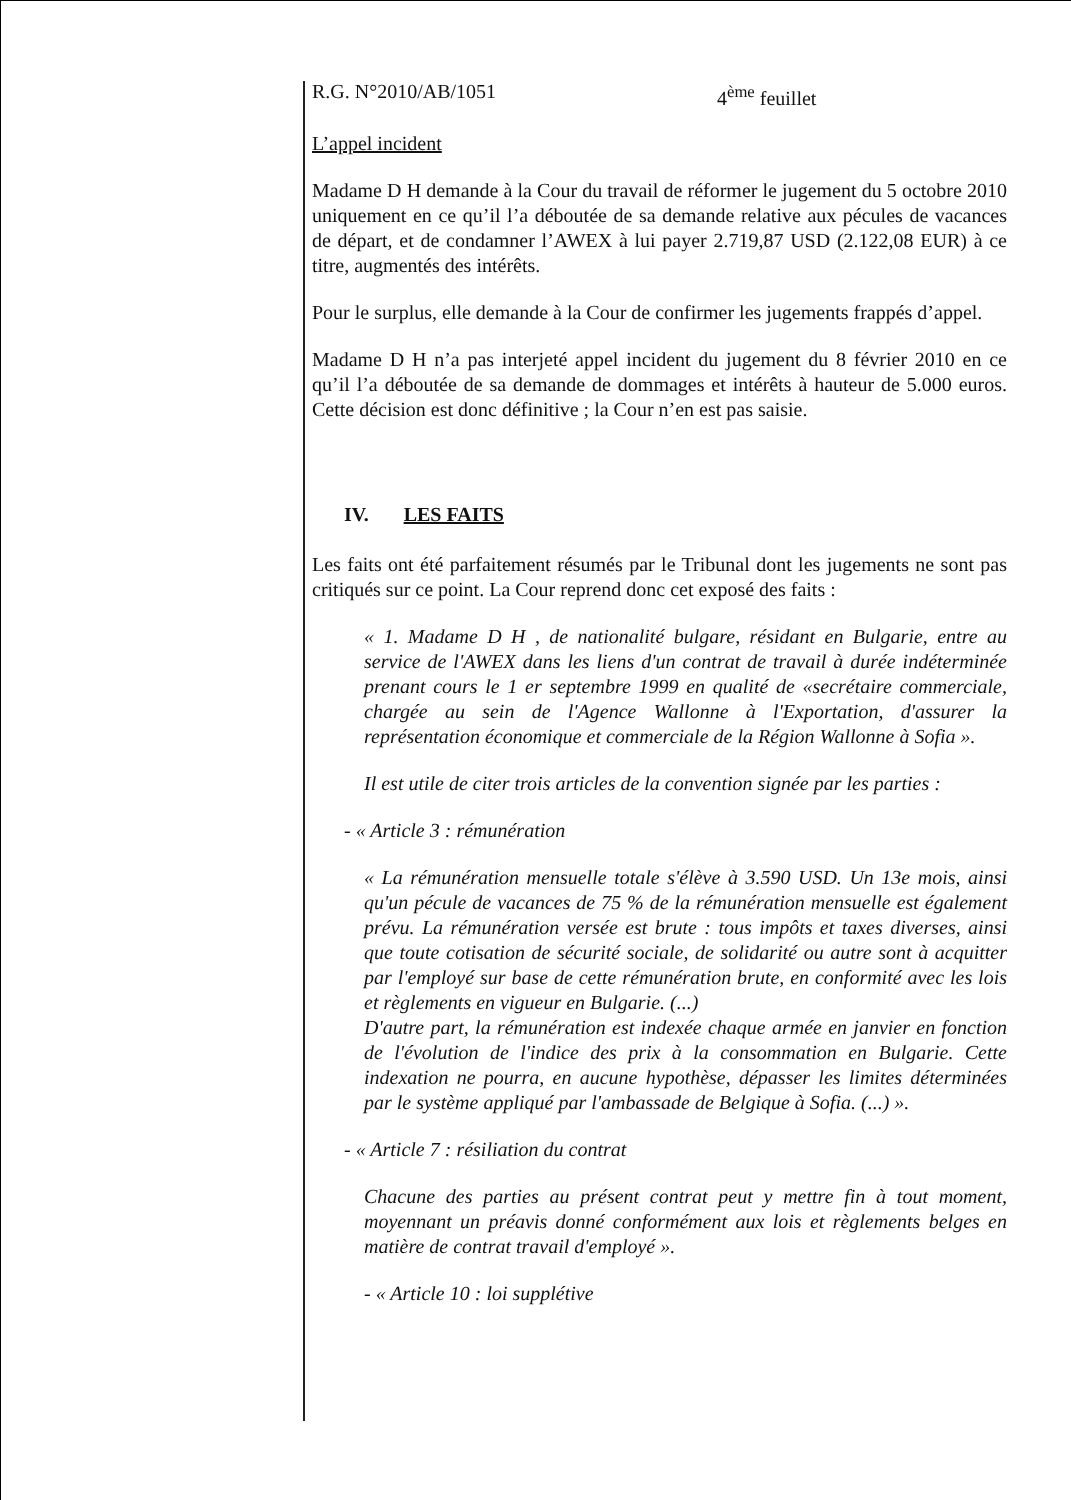R.G. N°2010/AB/1051 4<sup>ème</sup> feuillet
L’appel incident
Madame D H demande à la Cour du travail de réformer le jugement du 5 octobre 2010 uniquement en ce qu’il l’a déboutée de sa demande relative aux pécules de vacances de départ, et de condamner l’AWEX à lui payer 2.719,87 USD (2.122,08 EUR) à ce titre, augmentés des intérêts.
Pour le surplus, elle demande à la Cour de confirmer les jugements frappés d’appel.
Madame D H n’a pas interjeté appel incident du jugement du 8 février 2010 en ce qu’il l’a déboutée de sa demande de dommages et intérêts à hauteur de 5.000 euros. Cette décision est donc définitive ; la Cour n’en est pas saisie.
IV. LES FAITS
Les faits ont été parfaitement résumés par le Tribunal dont les jugements ne sont pas critiqués sur ce point. La Cour reprend donc cet exposé des faits :
« 1. Madame D H , de nationalité bulgare, résidant en Bulgarie, entre au service de l'AWEX dans les liens d'un contrat de travail à durée indéterminée prenant cours le 1 er septembre 1999 en qualité de «secrétaire commerciale, chargée au sein de l'Agence Wallonne à l'Exportation, d'assurer la représentation économique et commerciale de la Région Wallonne à Sofia ».
Il est utile de citer trois articles de la convention signée par les parties :
- « Article 3 : rémunération
« La rémunération mensuelle totale s'élève à 3.590 USD. Un 13e mois, ainsi qu'un pécule de vacances de 75 % de la rémunération mensuelle est également prévu. La rémunération versée est brute : tous impôts et taxes diverses, ainsi que toute cotisation de sécurité sociale, de solidarité ou autre sont à acquitter par l'employé sur base de cette rémunération brute, en conformité avec les lois et règlements en vigueur en Bulgarie. (...)
D'autre part, la rémunération est indexée chaque armée en janvier en fonction de l'évolution de l'indice des prix à la consommation en Bulgarie. Cette indexation ne pourra, en aucune hypothèse, dépasser les limites déterminées par le système appliqué par l'ambassade de Belgique à Sofia. (...) ».
- « Article 7 : résiliation du contrat
Chacune des parties au présent contrat peut y mettre fin à tout moment, moyennant un préavis donné conformément aux lois et règlements belges en matière de contrat travail d'employé ».
- « Article 10 : loi supplétive